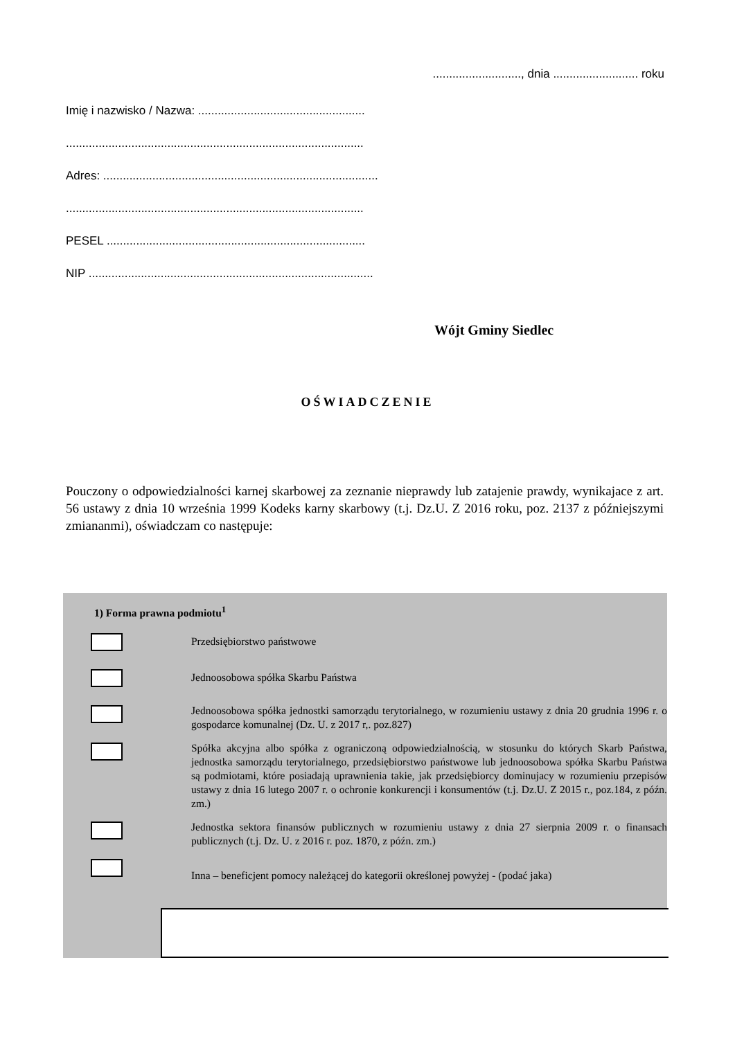..........................., dnia .......................... roku
Imię i nazwisko / Nazwa: ...................................................
...........................................................................................
Adres: ....................................................................................
...........................................................................................
PESEL ...............................................................................
NIP .......................................................................................
Wójt Gminy Siedlec
OŚWIADCZENIE
Pouczony o odpowiedzialności karnej skarbowej za zeznanie nieprawdy lub zatajenie prawdy, wynikajace z art. 56 ustawy z dnia 10 września 1999 Kodeks karny skarbowy (t.j. Dz.U. Z 2016 roku, poz. 2137 z późniejszymi zmiananmi), oświadczam co następuje:
1) Forma prawna podmiotu<sup>1</sup>
Przedsiębiorstwo państwowe
Jednoosobowa spółka Skarbu Państwa
Jednoosobowa spółka jednostki samorządu terytorialnego, w rozumieniu ustawy z dnia 20 grudnia 1996 r. o gospodarce komunalnej (Dz. U. z 2017 r,. poz.827)
Spółka akcyjna albo spółka z ograniczoną odpowiedzialnością, w stosunku do których Skarb Państwa, jednostka samorządu terytorialnego, przedsiębiorstwo państwowe lub jednoosobowa spółka Skarbu Państwa są podmiotami, które posiadają uprawnienia takie, jak przedsiębiorcy dominujacy w rozumieniu przepisów ustawy z dnia 16 lutego 2007 r. o ochronie konkurencji i konsumentów (t.j. Dz.U. Z 2015 r., poz.184, z późn. zm.)
Jednostka sektora finansów publicznych w rozumieniu ustawy z dnia 27 sierpnia 2009 r. o finansach publicznych (t.j. Dz. U. z 2016 r. poz. 1870, z późn. zm.)
Inna – beneficjent pomocy należącej do kategorii określonej powyżej - (podać jaka)